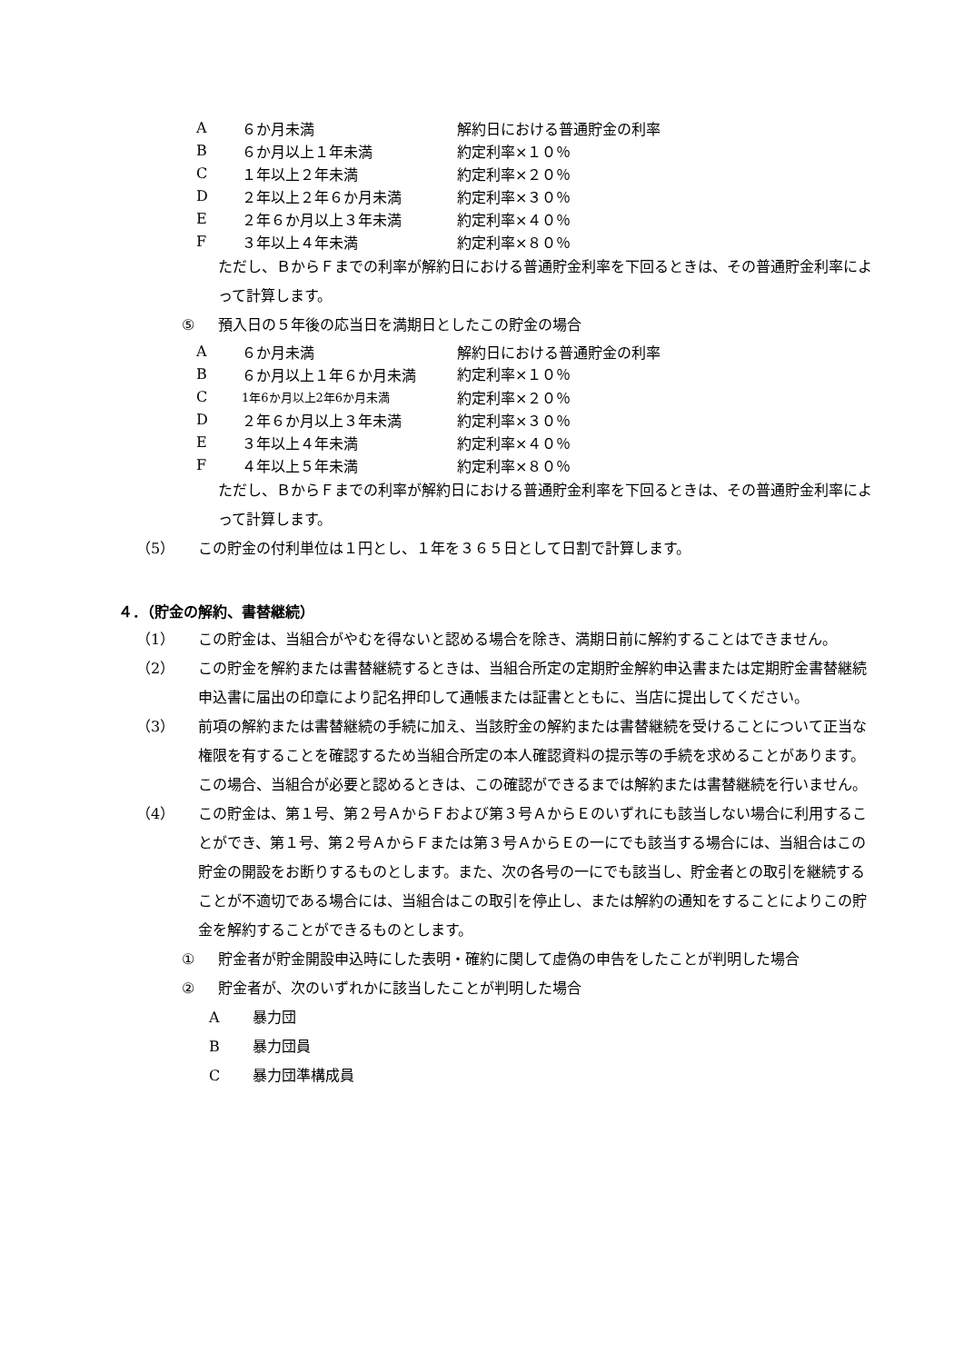| A | ６か月未満 | 解約日における普通貯金の利率 |
| B | ６か月以上１年未満 | 約定利率×１０％ |
| C | １年以上２年未満 | 約定利率×２０％ |
| D | ２年以上２年６か月未満 | 約定利率×３０％ |
| E | ２年６か月以上３年未満 | 約定利率×４０％ |
| F | ３年以上４年未満 | 約定利率×８０％ |
ただし、ＢからＦまでの利率が解約日における普通貯金利率を下回るときは、その普通貯金利率によって計算します。
⑤ 預入日の５年後の応当日を満期日としたこの貯金の場合
| A | ６か月未満 | 解約日における普通貯金の利率 |
| B | ６か月以上１年６か月未満 | 約定利率×１０％ |
| C | 1年6か月以上2年6か月未満 | 約定利率×２０％ |
| D | ２年６か月以上３年未満 | 約定利率×３０％ |
| E | ３年以上４年未満 | 約定利率×４０％ |
| F | ４年以上５年未満 | 約定利率×８０％ |
ただし、ＢからＦまでの利率が解約日における普通貯金利率を下回るときは、その普通貯金利率によって計算します。
（5） この貯金の付利単位は１円とし、１年を３６５日として日割で計算します。
４．（貯金の解約、書替継続）
（1） この貯金は、当組合がやむを得ないと認める場合を除き、満期日前に解約することはできません。
（2） この貯金を解約または書替継続するときは、当組合所定の定期貯金解約申込書または定期貯金書替継続申込書に届出の印章により記名押印して通帳または証書とともに、当店に提出してください。
（3） 前項の解約または書替継続の手続に加え、当該貯金の解約または書替継続を受けることについて正当な権限を有することを確認するため当組合所定の本人確認資料の提示等の手続を求めることがあります。この場合、当組合が必要と認めるときは、この確認ができるまでは解約または書替継続を行いません。
（4） この貯金は、第１号、第２号ＡからＦおよび第３号ＡからＥのいずれにも該当しない場合に利用することができ、第１号、第２号ＡからＦまたは第３号ＡからＥの一にでも該当する場合には、当組合はこの貯金の開設をお断りするものとします。また、次の各号の一にでも該当し、貯金者との取引を継続することが不適切である場合には、当組合はこの取引を停止し、または解約の通知をすることによりこの貯金を解約することができるものとします。
① 貯金者が貯金開設申込時にした表明・確約に関して虚偽の申告をしたことが判明した場合
② 貯金者が、次のいずれかに該当したことが判明した場合
A暴力団
B暴力団員
C暴力団準構成員